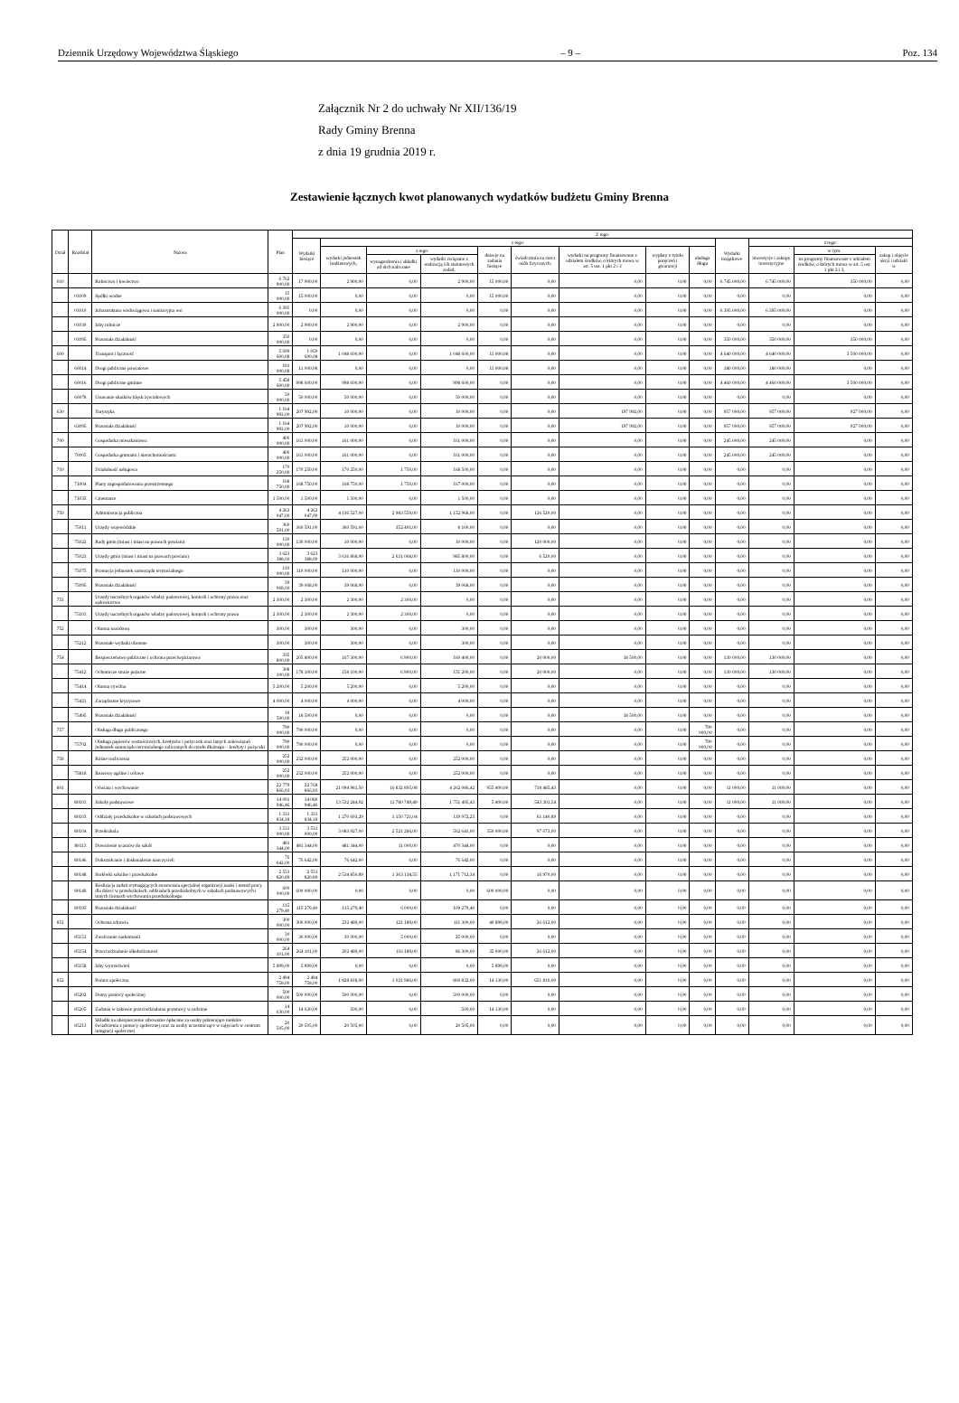Dziennik Urzędowy Województwa Śląskiego – 9 – Poz. 134
Załącznik Nr 2 do uchwały Nr XII/136/19
Rady Gminy Brenna
z dnia 19 grudnia 2019 r.
Zestawienie łącznych kwot planowanych wydatków budżetu Gminy Brenna
| Dział | Rozdział | Nazwa | Plan | Z tego: | | | | | | | | | | | | |
| --- | --- | --- | --- | --- | --- | --- | --- | --- | --- | --- | --- | --- | --- | --- | --- | --- |
| | | | | Wydatki bieżące | z tego: | | | | | | | | Wydatki majątkowe | z tego: | | |
| | | | | | wydatki jednostek budżetowych, | z tego: | | dotacje na zadania bieżące | świadczenia na rzecz osób fizycznych; | wydatki na programy finansowane z udziałem środków, o których mowa w art. 5 ust. 1 pkt 2 i 3 | wypłaty z tytułu poręczeń i gwarancji | obsługa długu | | inwestycje i zakupy inwestycyjne | w tym: | zakup i objęcie akcji i udziałó w |
| | | | | | | wynagrodzenia i składki od nich naliczane | wydatki związane z realizacją ich statutowych zadań; | | | | | | | | na programy finansowane z udziałem środków, o których mowa w art. 5 ust. 1 pkt 2 i 3, | |
| 010 | | Rolnictwo i łowiectwo | 6 762 900,00 | 17 900,00 | 2 900,00 | 0,00 | 2 900,00 | 15 000,00 | 0,00 | 0,00 | 0,00 | 0,00 | 6 745 000,00 | 6 745 000,00 | 350 000,00 | 0,00 |
| | 01009 | Spółki wodne | 15 000,00 | 15 000,00 | 0,00 | 0,00 | 0,00 | 15 000,00 | 0,00 | 0,00 | 0,00 | 0,00 | 0,00 | 0,00 | 0,00 | 0,00 |
| | 01010 | Infrastruktura wodociągowa i sanitacyjna wsi | 6 395 000,00 | 0,00 | 0,00 | 0,00 | 0,00 | 0,00 | 0,00 | 0,00 | 0,00 | 0,00 | 6 395 000,00 | 6 395 000,00 | 0,00 | 0,00 |
| | 01030 | Izby rolnicze | 2 900,00 | 2 900,00 | 2 900,00 | 0,00 | 2 900,00 | 0,00 | 0,00 | 0,00 | 0,00 | 0,00 | 0,00 | 0,00 | 0,00 | 0,00 |
| | 01095 | Pozostała działalność | 350 000,00 | 0,00 | 0,00 | 0,00 | 0,00 | 0,00 | 0,00 | 0,00 | 0,00 | 0,00 | 350 000,00 | 350 000,00 | 350 000,00 | 0,00 |
| 600 | | Transport i łączność | 5 699 600,08 | 1 059 600,08 | 1 048 600,00 | 0,00 | 1 048 600,00 | 11 000,08 | 0,00 | 0,00 | 0,00 | 0,00 | 4 640 000,00 | 4 640 000,00 | 3 500 000,00 | 0,00 |
| | 60014 | Drogi publiczne powiatowe | 191 000,08 | 11 000,08 | 0,00 | 0,00 | 0,00 | 11 000,08 | 0,00 | 0,00 | 0,00 | 0,00 | 180 000,00 | 180 000,00 | 0,00 | 0,00 |
| | 60016 | Drogi publiczne gminne | 5 458 600,00 | 998 600,00 | 998 600,00 | 0,00 | 998 600,00 | 0,00 | 0,00 | 0,00 | 0,00 | 0,00 | 4 460 000,00 | 4 460 000,00 | 3 500 000,00 | 0,00 |
| | 60078 | Usuwanie skutków klęsk żywiołowych | 50 000,00 | 50 000,00 | 50 000,00 | 0,00 | 50 000,00 | 0,00 | 0,00 | 0,00 | 0,00 | 0,00 | 0,00 | 0,00 | 0,00 | 0,00 |
| 630 | | Turystyka | 1 164 992,00 | 207 992,00 | 10 000,00 | 0,00 | 10 000,00 | 0,00 | 0,00 | 197 992,00 | 0,00 | 0,00 | 957 000,00 | 957 000,00 | 927 000,00 | 0,00 |
| | 63095 | Pozostała działalność | 1 164 992,00 | 207 992,00 | 10 000,00 | 0,00 | 10 000,00 | 0,00 | 0,00 | 197 992,00 | 0,00 | 0,00 | 957 000,00 | 957 000,00 | 927 000,00 | 0,00 |
| 700 | | Gospodarka mieszkaniowa | 406 000,00 | 161 000,00 | 161 000,00 | 0,00 | 161 000,00 | 0,00 | 0,00 | 0,00 | 0,00 | 0,00 | 245 000,00 | 245 000,00 | 0,00 | 0,00 |
| | 70005 | Gospodarka gruntami i nieruchomościami | 406 000,00 | 161 000,00 | 161 000,00 | 0,00 | 161 000,00 | 0,00 | 0,00 | 0,00 | 0,00 | 0,00 | 245 000,00 | 245 000,00 | 0,00 | 0,00 |
| 710 | | Działalność usługowa | 170 250,00 | 170 250,00 | 170 250,00 | 1 750,00 | 168 500,00 | 0,00 | 0,00 | 0,00 | 0,00 | 0,00 | 0,00 | 0,00 | 0,00 | 0,00 |
| | 71004 | Plany zagospodarowania przestrzennego | 168 750,00 | 168 750,00 | 168 750,00 | 1 750,00 | 167 000,00 | 0,00 | 0,00 | 0,00 | 0,00 | 0,00 | 0,00 | 0,00 | 0,00 | 0,00 |
| | 71035 | Cmentarze | 1 500,00 | 1 500,00 | 1 500,00 | 0,00 | 1 500,00 | 0,00 | 0,00 | 0,00 | 0,00 | 0,00 | 0,00 | 0,00 | 0,00 | 0,00 |
| 750 | | Administracja publiczna | 4 263 047,00 | 4 263 047,00 | 4 136 527,00 | 2 983 559,00 | 1 152 968,00 | 0,00 | 126 520,00 | 0,00 | 0,00 | 0,00 | 0,00 | 0,00 | 0,00 | 0,00 |
| | 75011 | Urzędy wojewódzkie | 360 591,00 | 360 591,00 | 360 591,00 | 352 491,00 | 8 100,00 | 0,00 | 0,00 | 0,00 | 0,00 | 0,00 | 0,00 | 0,00 | 0,00 | 0,00 |
| | 75022 | Rady gmin (miast i miast na prawach powiatu) | 130 000,00 | 130 000,00 | 10 000,00 | 0,00 | 10 000,00 | 0,00 | 120 000,00 | 0,00 | 0,00 | 0,00 | 0,00 | 0,00 | 0,00 | 0,00 |
| | 75023 | Urzędy gmin (miast i miast na prawach powiatu) | 3 623 388,00 | 3 623 388,00 | 3 616 868,00 | 2 631 068,00 | 985 800,00 | 0,00 | 6 520,00 | 0,00 | 0,00 | 0,00 | 0,00 | 0,00 | 0,00 | 0,00 |
| | 75075 | Promocja jednostek samorządu terytorialnego | 110 000,00 | 110 000,00 | 110 000,00 | 0,00 | 110 000,00 | 0,00 | 0,00 | 0,00 | 0,00 | 0,00 | 0,00 | 0,00 | 0,00 | 0,00 |
| | 75095 | Pozostała działalność | 39 068,00 | 39 068,00 | 39 068,00 | 0,00 | 39 068,00 | 0,00 | 0,00 | 0,00 | 0,00 | 0,00 | 0,00 | 0,00 | 0,00 | 0,00 |
| 751 | | Urzędy naczelnych organów władzy państwowej, kontroli i ochrony prawa oraz sądownictwa | 2 300,00 | 2 300,00 | 2 300,00 | 2 300,00 | 0,00 | 0,00 | 0,00 | 0,00 | 0,00 | 0,00 | 0,00 | 0,00 | 0,00 | 0,00 |
| | 75101 | Urzędy naczelnych organów władzy państwowej, kontroli i ochrony prawa | 2 300,00 | 2 300,00 | 2 300,00 | 2 300,00 | 0,00 | 0,00 | 0,00 | 0,00 | 0,00 | 0,00 | 0,00 | 0,00 | 0,00 | 0,00 |
| 752 | | Obrona narodowa | 300,00 | 300,00 | 300,00 | 0,00 | 300,00 | 0,00 | 0,00 | 0,00 | 0,00 | 0,00 | 0,00 | 0,00 | 0,00 | 0,00 |
| | 75212 | Pozostałe wydatki obronne | 300,00 | 300,00 | 300,00 | 0,00 | 300,00 | 0,00 | 0,00 | 0,00 | 0,00 | 0,00 | 0,00 | 0,00 | 0,00 | 0,00 |
| 754 | | Bezpieczeństwo publiczne i ochrona przeciwpożarowa | 335 800,00 | 205 800,00 | 167 300,00 | 6 900,00 | 160 400,00 | 0,00 | 20 000,00 | 18 500,00 | 0,00 | 0,00 | 130 000,00 | 130 000,00 | 0,00 | 0,00 |
| | 75412 | Ochotnicze straże pożarne | 308 100,00 | 178 100,00 | 158 100,00 | 6 900,00 | 151 200,00 | 0,00 | 20 000,00 | 0,00 | 0,00 | 0,00 | 130 000,00 | 130 000,00 | 0,00 | 0,00 |
| | 75414 | Obrona cywilna | 5 200,00 | 5 200,00 | 5 200,00 | 0,00 | 5 200,00 | 0,00 | 0,00 | 0,00 | 0,00 | 0,00 | 0,00 | 0,00 | 0,00 | 0,00 |
| | 75421 | Zarządzanie kryzysowe | 4 000,00 | 4 000,00 | 4 000,00 | 0,00 | 4 000,00 | 0,00 | 0,00 | 0,00 | 0,00 | 0,00 | 0,00 | 0,00 | 0,00 | 0,00 |
| | 75495 | Pozostała działalność | 18 500,00 | 18 500,00 | 0,00 | 0,00 | 0,00 | 0,00 | 0,00 | 18 500,00 | 0,00 | 0,00 | 0,00 | 0,00 | 0,00 | 0,00 |
| 757 | | Obsługa długu publicznego | 790 000,00 | 790 000,00 | 0,00 | 0,00 | 0,00 | 0,00 | 0,00 | 0,00 | 0,00 | 790 000,00 | 0,00 | 0,00 | 0,00 | 0,00 |
| | 75702 | Obsługa papierów wartościowych, kredytów i pożyczek oraz innych zobowiązań jednostek samorządu terytorialnego zaliczanych do tytułu dłużnego – kredyty i pożyczki | 790 000,00 | 790 000,00 | 0,00 | 0,00 | 0,00 | 0,00 | 0,00 | 0,00 | 0,00 | 790 000,00 | 0,00 | 0,00 | 0,00 | 0,00 |
| 758 | | Różne rozliczenia | 252 000,00 | 252 000,00 | 252 000,00 | 0,00 | 252 000,00 | 0,00 | 0,00 | 0,00 | 0,00 | 0,00 | 0,00 | 0,00 | 0,00 | 0,00 |
| | 75818 | Rezerwy ogólne i celowe | 252 000,00 | 252 000,00 | 252 000,00 | 0,00 | 252 000,00 | 0,00 | 0,00 | 0,00 | 0,00 | 0,00 | 0,00 | 0,00 | 0,00 | 0,00 |
| 801 | | Oświata i wychowanie | 22 779 866,93 | 22 768 866,93 | 21 094 981,50 | 16 832 895,08 | 4 262 086,42 | 955 400,00 | 718 485,43 | 0,00 | 0,00 | 0,00 | 11 000,00 | 11 000,00 | 0,00 | 0,00 |
| | 80101 | Szkoły podstawowe | 14 091 946,46 | 14 080 946,46 | 13 532 244,92 | 11 780 749,49 | 1 751 495,43 | 5 400,00 | 543 301,54 | 0,00 | 0,00 | 0,00 | 11 000,00 | 11 000,00 | 0,00 | 0,00 |
| | 80103 | Oddziały przedszkolne w szkołach podstawowych | 1 331 834,18 | 1 331 834,18 | 1 270 693,29 | 1 150 721,04 | 119 972,25 | 0,00 | 61 140,89 | 0,00 | 0,00 | 0,00 | 0,00 | 0,00 | 0,00 | 0,00 |
| | 80104 | Przedszkola | 3 531 000,00 | 3 531 000,00 | 3 083 927,00 | 2 521 286,00 | 562 641,00 | 350 000,00 | 97 073,00 | 0,00 | 0,00 | 0,00 | 0,00 | 0,00 | 0,00 | 0,00 |
| | 80113 | Dowożenie uczniów do szkół | 481 344,00 | 481 344,00 | 481 344,00 | 11 000,00 | 470 344,00 | 0,00 | 0,00 | 0,00 | 0,00 | 0,00 | 0,00 | 0,00 | 0,00 | 0,00 |
| | 80146 | Dokształcanie i doskonalenie nauczycieli | 76 642,00 | 76 642,00 | 76 642,00 | 0,00 | 76 642,00 | 0,00 | 0,00 | 0,00 | 0,00 | 0,00 | 0,00 | 0,00 | 0,00 | 0,00 |
| | 80148 | Stołówki szkolne i przedszkolne | 2 551 820,89 | 2 551 820,89 | 2 534 850,89 | 1 363 138,55 | 1 171 712,34 | 0,00 | 16 970,00 | 0,00 | 0,00 | 0,00 | 0,00 | 0,00 | 0,00 | 0,00 |
| | 80149 | Realizacja zadań wymagających stosowania specjalnej organizacji nauki i metod pracy dla dzieci w przedszkolach, oddziałach przedszkolnych w szkołach podstawowych i innych formach wychowania przedszkolnego | 600 000,00 | 600 000,00 | 0,00 | 0,00 | 0,00 | 600 000,00 | 0,00 | 0,00 | 0,00 | 0,00 | 0,00 | 0,00 | 0,00 | 0,00 |
| | 80195 | Pozostała działalność | 115 279,40 | 115 279,40 | 115 279,40 | 6 000,00 | 109 279,40 | 0,00 | 0,00 | 0,00 | 0,00 | 0,00 | 0,00 | 0,00 | 0,00 | 0,00 |
| 851 | | Ochrona zdrowia | 300 000,00 | 300 000,00 | 232 489,00 | 121 189,00 | 111 300,00 | 40 899,00 | 26 612,00 | 0,00 | 0,00 | 0,00 | 0,00 | 0,00 | 0,00 | 0,00 |
| | 85153 | Zwalczanie narkomanii | 30 000,00 | 30 000,00 | 30 000,00 | 5 000,00 | 25 000,00 | 0,00 | 0,00 | 0,00 | 0,00 | 0,00 | 0,00 | 0,00 | 0,00 | 0,00 |
| | 85154 | Przeciwdziałanie alkoholizmowi | 264 101,00 | 264 101,00 | 202 489,00 | 116 189,00 | 86 300,00 | 35 000,00 | 26 612,00 | 0,00 | 0,00 | 0,00 | 0,00 | 0,00 | 0,00 | 0,00 |
| | 85158 | Izby wytrzeźwień | 5 899,00 | 5 899,00 | 0,00 | 0,00 | 0,00 | 5 899,00 | 0,00 | 0,00 | 0,00 | 0,00 | 0,00 | 0,00 | 0,00 | 0,00 |
| 852 | | Pomoc społeczna | 2 494 758,00 | 2 494 758,00 | 1 828 818,00 | 1 021 986,00 | 806 832,00 | 14 130,00 | 651 810,00 | 0,00 | 0,00 | 0,00 | 0,00 | 0,00 | 0,00 | 0,00 |
| | 85202 | Domy pomocy społecznej | 500 000,00 | 500 000,00 | 500 000,00 | 0,00 | 500 000,00 | 0,00 | 0,00 | 0,00 | 0,00 | 0,00 | 0,00 | 0,00 | 0,00 | 0,00 |
| | 85205 | Zadania w zakresie przeciwdziałania przemocy w rodzinie | 14 630,00 | 14 630,00 | 500,00 | 0,00 | 500,00 | 14 130,00 | 0,00 | 0,00 | 0,00 | 0,00 | 0,00 | 0,00 | 0,00 | 0,00 |
| | 85213 | Składki na ubezpieczenie zdrowotne opłacane za osoby pobierające niektóre świadczenia z pomocy społecznej oraz za osoby uczestniczące w zajęciach w centrum integracji społecznej | 20 505,00 | 20 505,00 | 20 505,00 | 0,00 | 20 505,00 | 0,00 | 0,00 | 0,00 | 0,00 | 0,00 | 0,00 | 0,00 | 0,00 | 0,00 |